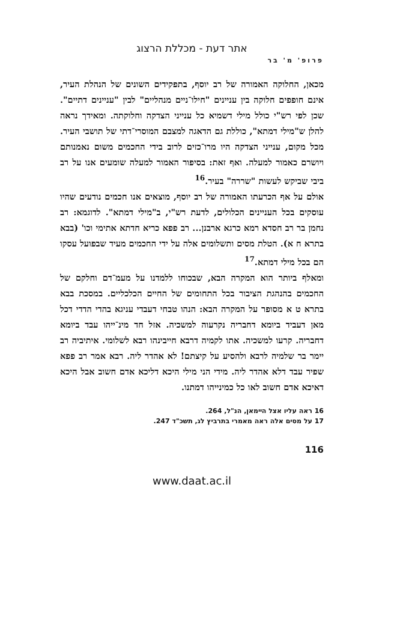אתר דעת - מכללת הרצוג
פרופ' מ' בר
מכאן, החלוקה האמורה של רב יוסף, בתפקידים השונים של הנהלת העיר, אינם חופפים חלוקה בין עניינים "חילו־ניים מנהליים" לבין "עניינים דתיים". שכן לפי רש"י כולל מילי דשמיא כל ענייני הצדקה וחלוקתה. ומאידך נראה להלן ש"מילי דמתא", כוללת גם הדאגה למצבם המוסרי־דתי של תושבי העיר. מכל מקום, ענייני הצדקה היו מרו־כזים לרוב בידי החכמים משום נאמנותם ויושרם כאמור למעלה. ואף זאת: בסיפור האמור למעלה שומעים אנו על רב ביבי שביקש לעשות "שררה" בעיר.<sup>16</sup>
אולם על אף הכרעתו האמורה של רב יוסף, מוצאים אנו חכמים נודעים שהיו עוסקים בכל העניינים הכלולים, לדעת רש"י, ב"מילי דמתא". לדוגמא: רב נחמן בר רב חסדא רמא כרגא ארבנן... רב פפא כריא חדתא אתימי וכו' (בבא בתרא ח א). הטלת מסים ותשלומים אלה על ידי החכמים מעיד שבפועל עסקו הם בכל מילי דמתא.<sup>17</sup>
ומאלף ביותר הוא המקרה הבא, שבכוחו ללמדנו על מעמ־דם וחלקם של החכמים בהנהגת הציבור בכל התחומים של החיים הכלכליים. במסכת בבא בתרא ט א מסופר על המקרה הבא: הנהו טבחי דעבדי עניגא בהדי הדדי דכל מאן דעביד ביומא דחבריה נקרעוה למשכיה. אזל חד מינ־ייהו עבד ביומא דחבריה. קרעו למשכיה. אתו לקמיה דרבא חייבינהו רבא לשלומי. איתיביה רב יימר בר שלמיה לרבא ולהסיע על קיצתם! לא אהדר ליה. רבא אמר רב פפא שפיר עבד דלא אהדר ליה. מידי הני מילי היכא דליכא אדם חשוב אבל היכא דאיכא אדם חשוב לאו כל כמינייהו דמתנו.
16 ראה עליו אצל הײמאן, הנ"ל, 264.
17 על מסים אלה ראה מאמרי בתרביץ לג, תשכ"ד 247.
116
www.daat.ac.il